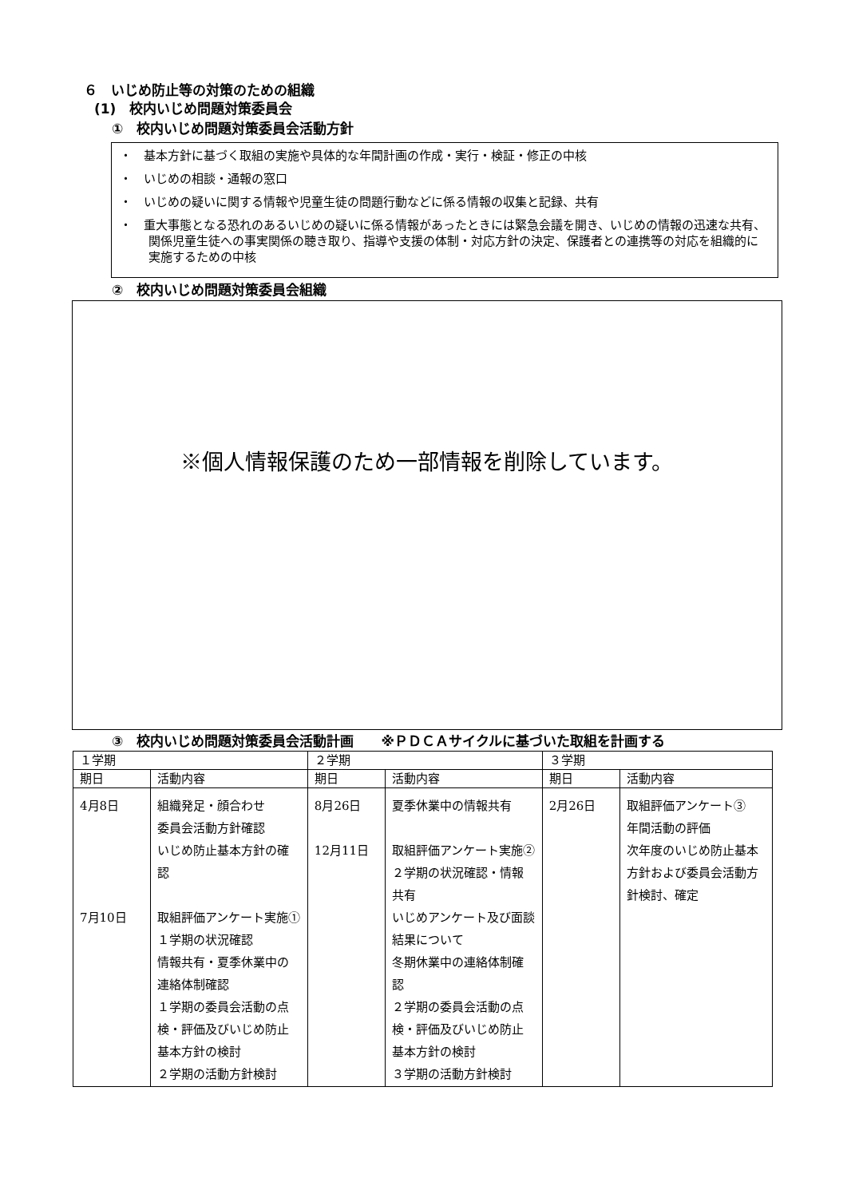６　いじめ防止等の対策のための組織
(1)　校内いじめ問題対策委員会
①　校内いじめ問題対策委員会活動方針
・　基本方針に基づく取組の実施や具体的な年間計画の作成・実行・検証・修正の中核
・　いじめの相談・通報の窓口
・　いじめの疑いに関する情報や児童生徒の問題行動などに係る情報の収集と記録、共有
・　重大事態となる恐れのあるいじめの疑いに係る情報があったときには緊急会議を開き、いじめの情報の迅速な共有、関係児童生徒への事実関係の聴き取り、指導や支援の体制・対応方針の決定、保護者との連携等の対応を組織的に実施するための中核
②　校内いじめ問題対策委員会組織
※個人情報保護のため一部情報を削除しています。
③　校内いじめ問題対策委員会活動計画　　※ＰＤＣＡサイクルに基づいた取組を計画する
| １学期 | | ２学期 | | ３学期 | |
| --- | --- | --- | --- | --- | --- |
| 期日 | 活動内容 | 期日 | 活動内容 | 期日 | 活動内容 |
| 4月8日 7月10日 | 組織発足・顔合わせ 委員会活動方針確認 いじめ防止基本方針の確認 取組評価アンケート実施① １学期の状況確認 情報共有・夏季休業中の連絡体制確認 １学期の委員会活動の点検・評価及びいじめ防止基本方針の検討 ２学期の活動方針検討 | 8月26日 12月11日 | 夏季休業中の情報共有 取組評価アンケート実施② ２学期の状況確認・情報共有 いじめアンケート及び面談結果について 冬期休業中の連絡体制確認 ２学期の委員会活動の点検・評価及びいじめ防止基本方針の検討 ３学期の活動方針検討 | 2月26日 | 取組評価アンケート③ 年間活動の評価 次年度のいじめ防止基本方針および委員会活動方針検討、確定 |